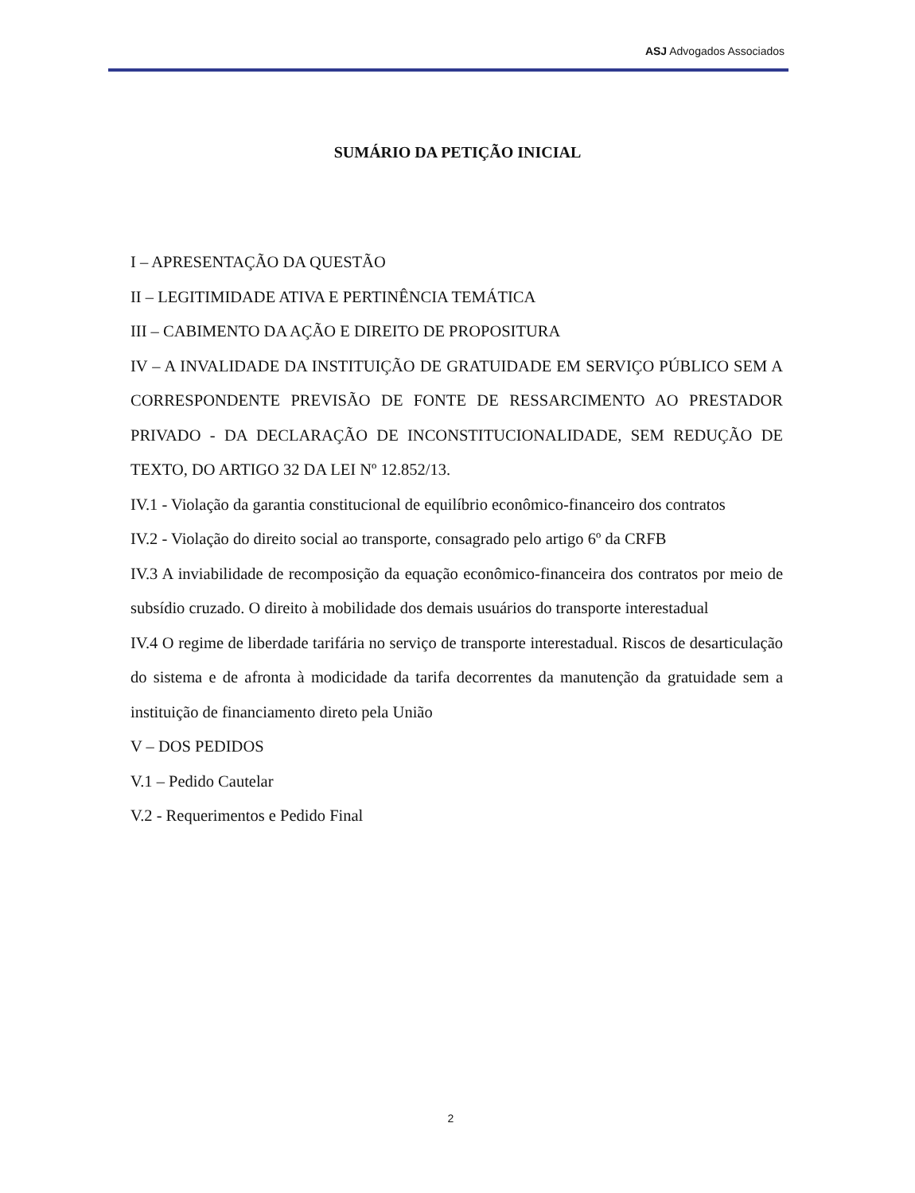ASJ Advogados Associados
SUMÁRIO DA PETIÇÃO INICIAL
I – APRESENTAÇÃO DA QUESTÃO
II – LEGITIMIDADE ATIVA E PERTINÊNCIA TEMÁTICA
III – CABIMENTO DA AÇÃO E DIREITO DE PROPOSITURA
IV – A INVALIDADE DA INSTITUIÇÃO DE GRATUIDADE EM SERVIÇO PÚBLICO SEM A CORRESPONDENTE PREVISÃO DE FONTE DE RESSARCIMENTO AO PRESTADOR PRIVADO - DA DECLARAÇÃO DE INCONSTITUCIONALIDADE, SEM REDUÇÃO DE TEXTO, DO ARTIGO 32 DA LEI Nº 12.852/13.
IV.1 - Violação da garantia constitucional de equilíbrio econômico-financeiro dos contratos
IV.2 - Violação do direito social ao transporte, consagrado pelo artigo 6º da CRFB
IV.3 A inviabilidade de recomposição da equação econômico-financeira dos contratos por meio de subsídio cruzado. O direito à mobilidade dos demais usuários do transporte interestadual
IV.4 O regime de liberdade tarifária no serviço de transporte interestadual. Riscos de desarticulação do sistema e de afronta à modicidade da tarifa decorrentes da manutenção da gratuidade sem a instituição de financiamento direto pela União
V – DOS PEDIDOS
V.1 – Pedido Cautelar
V.2 - Requerimentos e Pedido Final
2